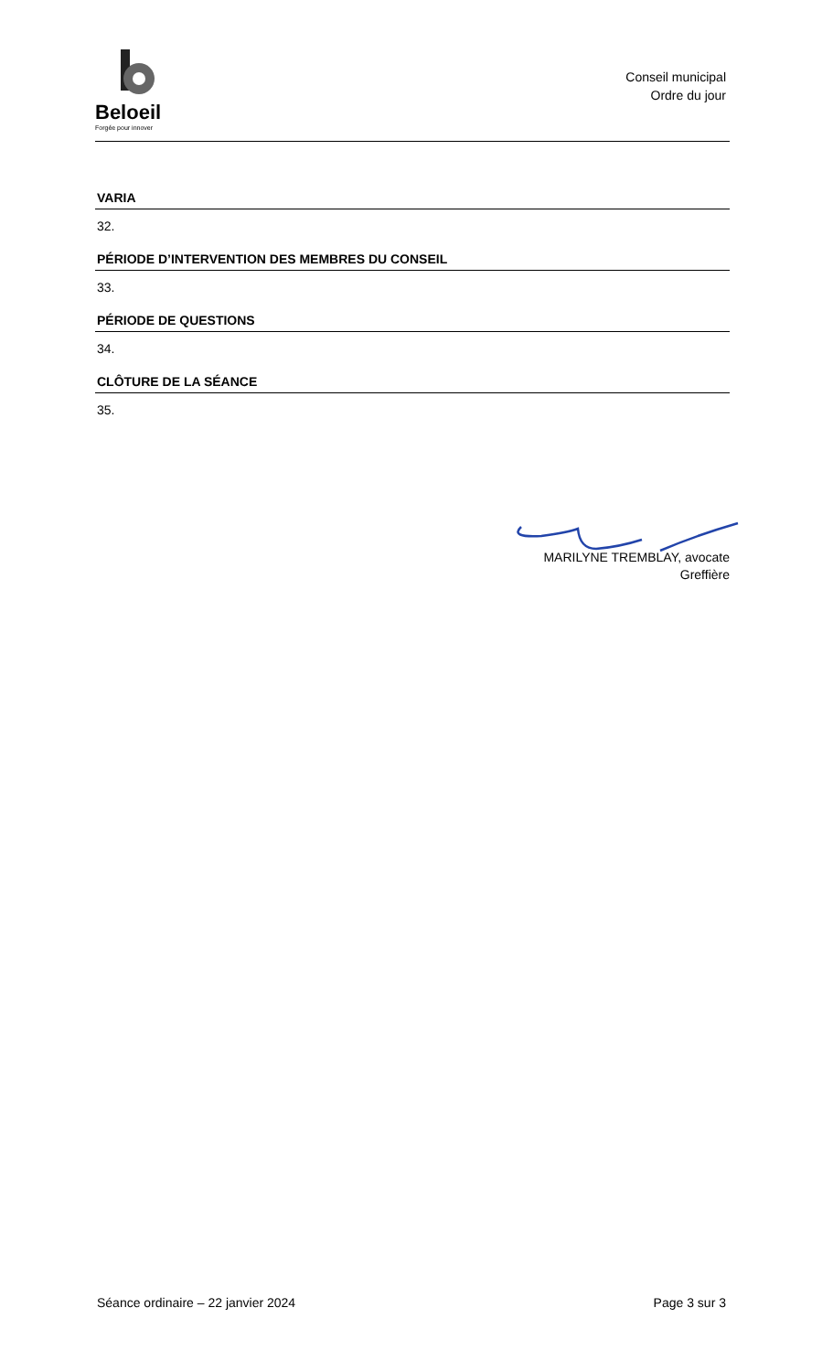Beloeil
Forgée pour innover
Conseil municipal
Ordre du jour
VARIA
32.
PÉRIODE D’INTERVENTION DES MEMBRES DU CONSEIL
33.
PÉRIODE DE QUESTIONS
34.
CLÔTURE DE LA SÉANCE
35.
MARILYNE TREMBLAY, avocate
Greffière
Séance ordinaire – 22 janvier 2024 Page 3 sur 3